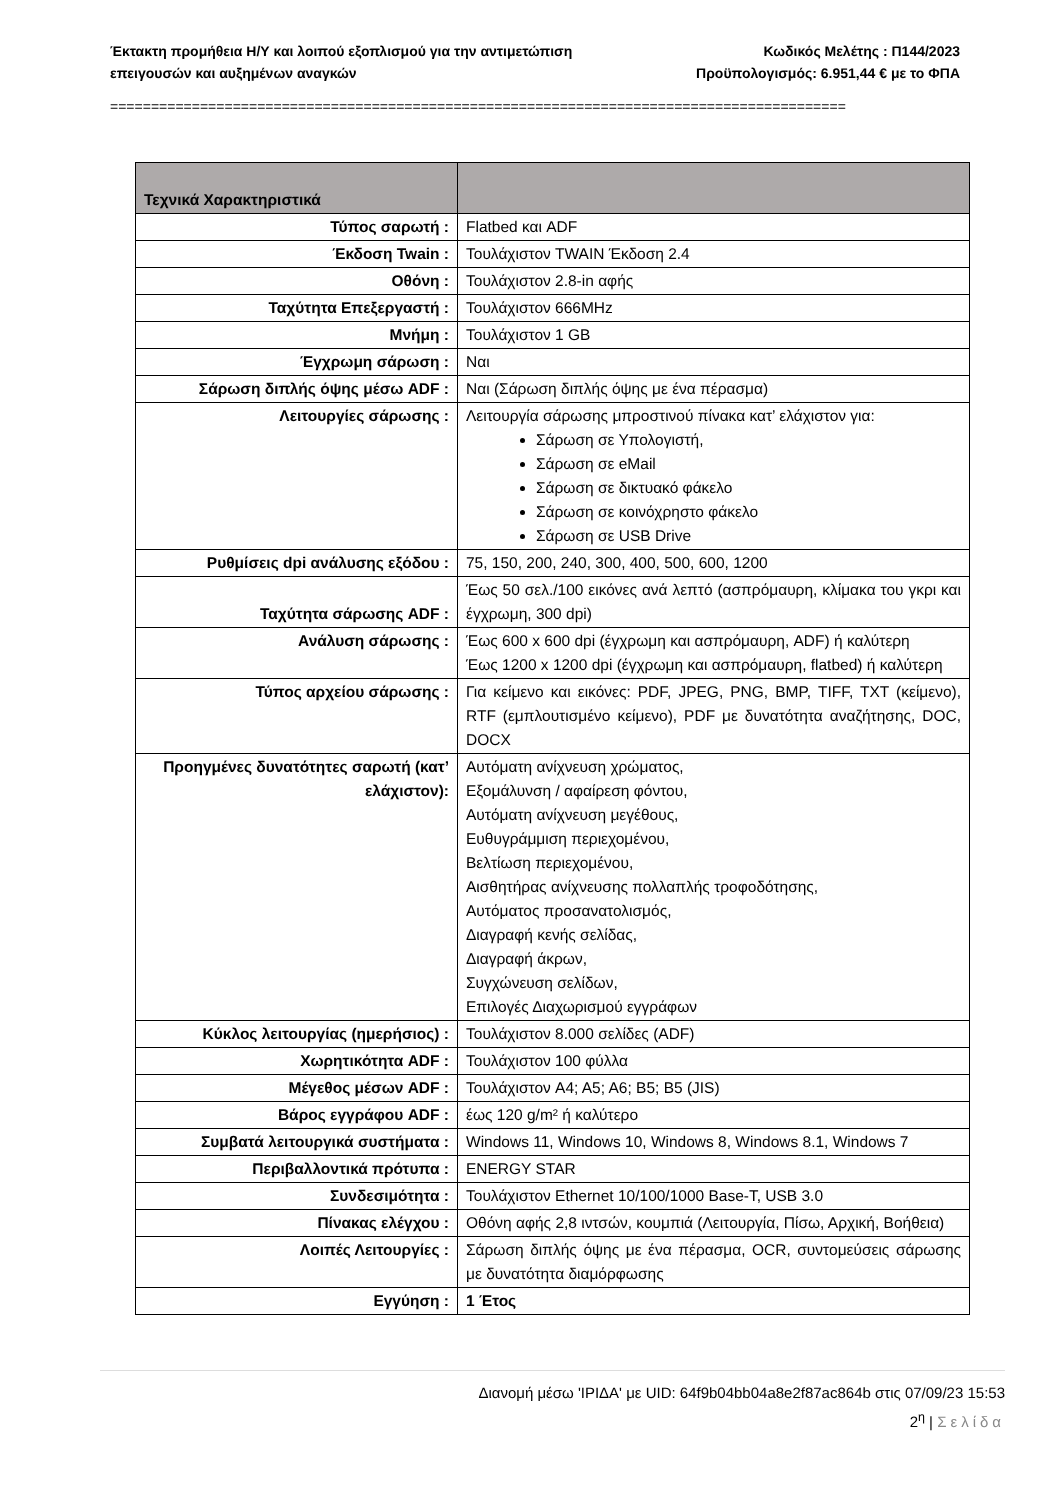Έκτακτη προμήθεια Η/Υ και λοιπού εξοπλισμού για την αντιμετώπιση Κωδικός Μελέτης : Π144/2023
επειγουσών και αυξημένων αναγκών Προϋπολογισμός: 6.951,44 € με το ΦΠΑ
==========================================================================================
| Τεχνικά Χαρακτηριστικά | |
| --- | --- |
| Τύπος σαρωτή : | Flatbed και ADF |
| Έκδοση Twain : | Τουλάχιστον TWAIN Έκδοση 2.4 |
| Οθόνη : | Τουλάχιστον 2.8-in αφής |
| Ταχύτητα Επεξεργαστή : | Τουλάχιστον 666MHz |
| Μνήμη : | Τουλάχιστον 1 GB |
| Έγχρωμη σάρωση : | Ναι |
| Σάρωση διπλής όψης μέσω ADF : | Ναι (Σάρωση διπλής όψης με ένα πέρασμα) |
| Λειτουργίες σάρωσης : | Λειτουργία σάρωσης μπροστινού πίνακα κατ’ ελάχιστον για: Σάρωση σε Υπολογιστή, Σάρωση σε eMail Σάρωση σε δικτυακό φάκελο Σάρωση σε κοινόχρηστο φάκελο Σάρωση σε USB Drive |
| Ρυθμίσεις dpi ανάλυσης εξόδου : | 75, 150, 200, 240, 300, 400, 500, 600, 1200 |
| Ταχύτητα σάρωσης ADF : | Έως 50 σελ./100 εικόνες ανά λεπτό (ασπρόμαυρη, κλίμακα του γκρι και έγχρωμη, 300 dpi) |
| Ανάλυση σάρωσης : | Έως 600 x 600 dpi (έγχρωμη και ασπρόμαυρη, ADF) ή καλύτερη Έως 1200 x 1200 dpi (έγχρωμη και ασπρόμαυρη, flatbed) ή καλύτερη |
| Τύπος αρχείου σάρωσης : | Για κείμενο και εικόνες: PDF, JPEG, PNG, BMP, TIFF, TXT (κείμενο), RTF (εμπλουτισμένο κείμενο), PDF με δυνατότητα αναζήτησης, DOC, DOCX |
| Προηγμένες δυνατότητες σαρωτή (κατ’ ελάχιστον): | Αυτόματη ανίχνευση χρώματος, Εξομάλυνση / αφαίρεση φόντου, Αυτόματη ανίχνευση μεγέθους, Ευθυγράμμιση περιεχομένου, Βελτίωση περιεχομένου, Αισθητήρας ανίχνευσης πολλαπλής τροφοδότησης, Αυτόματος προσανατολισμός, Διαγραφή κενής σελίδας, Διαγραφή άκρων, Συγχώνευση σελίδων, Επιλογές Διαχωρισμού εγγράφων |
| Κύκλος λειτουργίας (ημερήσιος) : | Τουλάχιστον 8.000 σελίδες (ADF) |
| Χωρητικότητα ADF : | Τουλάχιστον 100 φύλλα |
| Μέγεθος μέσων ADF : | Τουλάχιστον A4; A5; A6; B5; B5 (JIS) |
| Βάρος εγγράφου ADF : | έως 120 g/m² ή καλύτερο |
| Συμβατά λειτουργικά συστήματα : | Windows 11, Windows 10, Windows 8, Windows 8.1, Windows 7 |
| Περιβαλλοντικά πρότυπα : | ENERGY STAR |
| Συνδεσιμότητα : | Τουλάχιστον Ethernet 10/100/1000 Base-T, USB 3.0 |
| Πίνακας ελέγχου : | Οθόνη αφής 2,8 ιντσών, κουμπιά (Λειτουργία, Πίσω, Αρχική, Βοήθεια) |
| Λοιπές Λειτουργίες : | Σάρωση διπλής όψης με ένα πέρασμα, OCR, συντομεύσεις σάρωσης με δυνατότητα διαμόρφωσης |
| Εγγύηση : | 1 Έτος |
Διανομή μέσω 'ΙΡΙΔΑ' με UID: 64f9b04bb04a8e2f87ac864b στις 07/09/23 15:53
2<sup>η</sup> | Σελίδα